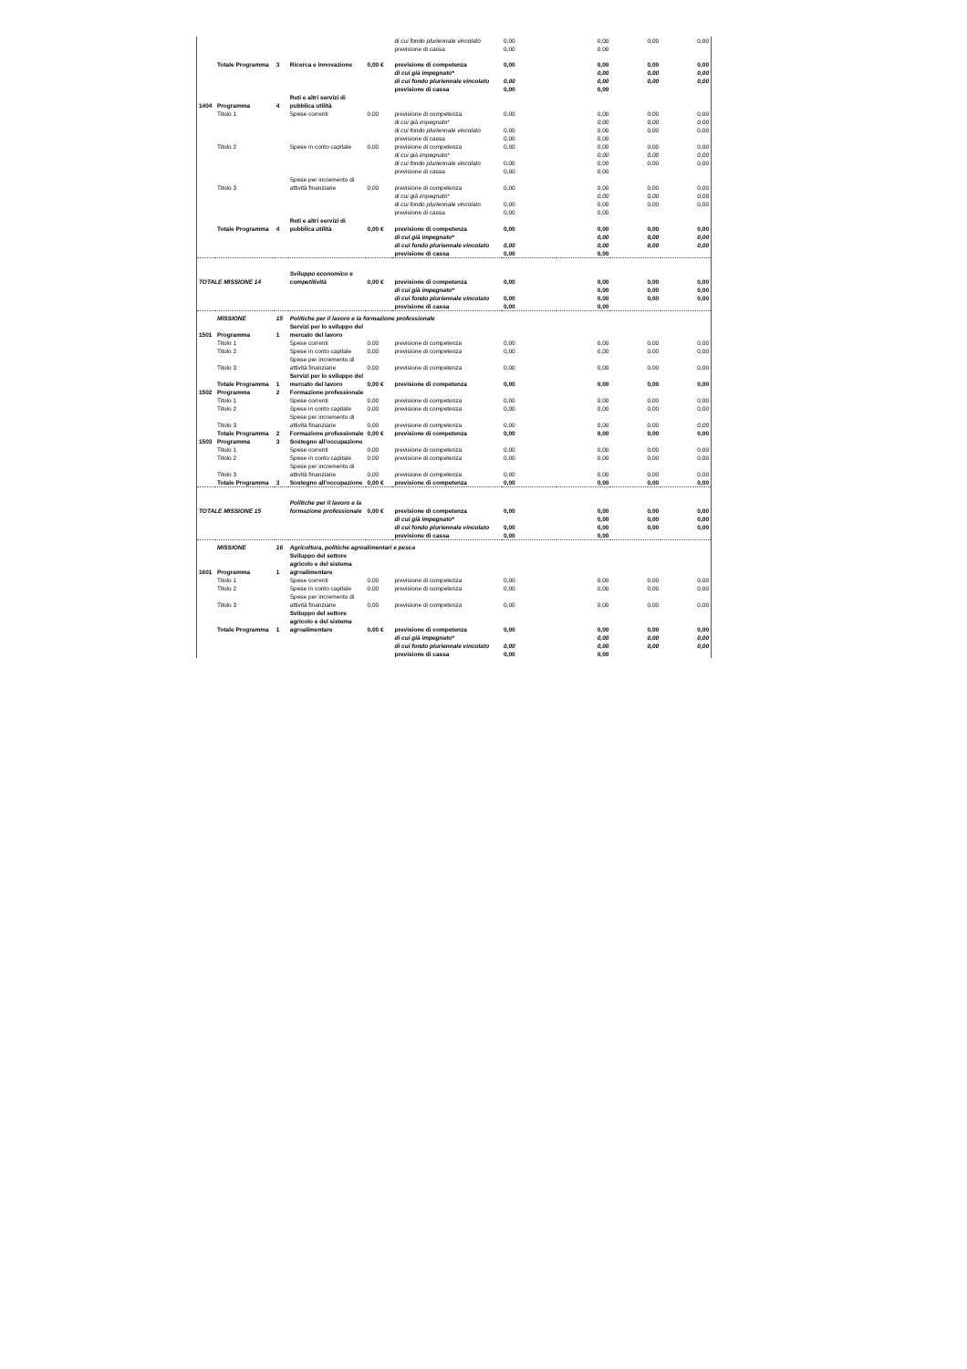| | | | | | di cui fondo pluriennale vincolato | 0,00 | 0,00 | 0,00 | 0,00 |
| | | | | | previsione di cassa | 0,00 | 0,00 | | |
| | Totale Programma | 3 | Ricerca e innovazione | 0,00 € | previsione di competenza | 0,00 | 0,00 | 0,00 | 0,00 |
| | | | | | di cui già impegnato* | | 0,00 | 0,00 | 0,00 |
| | | | | | di cui fondo pluriennale vincolato | 0,00 | 0,00 | 0,00 | 0,00 |
| | | | | | previsione di cassa | 0,00 | 0,00 | | |
| 1404 | Programma | 4 | Reti e altri servizi di pubblica utilità | | | | | | |
| | Titolo 1 | | Spese correnti | 0,00 | previsione di competenza | 0,00 | 0,00 | 0,00 | 0,00 |
| | | | | | di cui già impegnato* | | 0,00 | 0,00 | 0,00 |
| | | | | | di cui fondo pluriennale vincolato | 0,00 | 0,00 | 0,00 | 0,00 |
| | | | | | previsione di cassa | 0,00 | 0,00 | | |
| | Titolo 2 | | Spese in conto capitale | 0,00 | previsione di competenza | 0,00 | 0,00 | 0,00 | 0,00 |
| | | | | | di cui già impegnato* | | 0,00 | 0,00 | 0,00 |
| | | | | | di cui fondo pluriennale vincolato | 0,00 | 0,00 | 0,00 | 0,00 |
| | | | | | previsione di cassa | 0,00 | 0,00 | | |
| | Titolo 3 | | Spese per incremento di attività finanziarie | 0,00 | previsione di competenza | 0,00 | 0,00 | 0,00 | 0,00 |
| | | | | | di cui già impegnato* | | 0,00 | 0,00 | 0,00 |
| | | | | | di cui fondo pluriennale vincolato | 0,00 | 0,00 | 0,00 | 0,00 |
| | | | | | previsione di cassa | 0,00 | 0,00 | | |
| | Totale Programma | 4 | Reti e altri servizi di pubblica utilità | 0,00 € | previsione di competenza | 0,00 | 0,00 | 0,00 | 0,00 |
| | | | | | di cui già impegnato* | | 0,00 | 0,00 | 0,00 |
| | | | | | di cui fondo pluriennale vincolato | 0,00 | 0,00 | 0,00 | 0,00 |
| | | | | | previsione di cassa | 0,00 | 0,00 | | |
| TOTALE MISSIONE 14 | | | Sviluppo economico e competitività | 0,00 € | previsione di competenza | 0,00 | 0,00 | 0,00 | 0,00 |
| | | | | | di cui già impegnato* | | 0,00 | 0,00 | 0,00 |
| | | | | | di cui fondo pluriennale vincolato | 0,00 | 0,00 | 0,00 | 0,00 |
| | | | | | previsione di cassa | 0,00 | 0,00 | | |
| | MISSIONE | 15 | Politiche per il lavoro e la formazione professionale | | | | | | |
| 1501 | Programma | 1 | Servizi per lo sviluppo del mercato del lavoro | | | | | | |
| | Titolo 1 | | Spese correnti | 0,00 | previsione di competenza | 0,00 | 0,00 | 0,00 | 0,00 |
| | Titolo 2 | | Spese in conto capitale | 0,00 | previsione di competenza | 0,00 | 0,00 | 0,00 | 0,00 |
| | Titolo 3 | | Spese per incremento di attività finanziarie | 0,00 | previsione di competenza | 0,00 | 0,00 | 0,00 | 0,00 |
| | Totale Programma | 1 | Servizi per lo sviluppo del mercato del lavoro | 0,00 € | previsione di competenza | 0,00 | 0,00 | 0,00 | 0,00 |
| 1502 | Programma | 2 | Formazione professionale | | | | | | |
| | Titolo 1 | | Spese correnti | 0,00 | previsione di competenza | 0,00 | 0,00 | 0,00 | 0,00 |
| | Titolo 2 | | Spese in conto capitale | 0,00 | previsione di competenza | 0,00 | 0,00 | 0,00 | 0,00 |
| | Titolo 3 | | Spese per incremento di attività finanziarie | 0,00 | previsione di competenza | 0,00 | 0,00 | 0,00 | 0,00 |
| | Totale Programma | 2 | Formazione professionale | 0,00 € | previsione di competenza | 0,00 | 0,00 | 0,00 | 0,00 |
| 1503 | Programma | 3 | Sostegno all'occupazione | | | | | | |
| | Titolo 1 | | Spese correnti | 0,00 | previsione di competenza | 0,00 | 0,00 | 0,00 | 0,00 |
| | Titolo 2 | | Spese in conto capitale | 0,00 | previsione di competenza | 0,00 | 0,00 | 0,00 | 0,00 |
| | Titolo 3 | | Spese per incremento di attività finanziarie | 0,00 | previsione di competenza | 0,00 | 0,00 | 0,00 | 0,00 |
| | Totale Programma | 3 | Sostegno all'occupazione | 0,00 € | previsione di competenza | 0,00 | 0,00 | 0,00 | 0,00 |
| TOTALE MISSIONE 15 | | | Politiche per il lavoro e la formazione professionale | 0,00 € | previsione di competenza | 0,00 | 0,00 | 0,00 | 0,00 |
| | | | | | di cui già impegnato* | | 0,00 | 0,00 | 0,00 |
| | | | | | di cui fondo pluriennale vincolato | 0,00 | 0,00 | 0,00 | 0,00 |
| | | | | | previsione di cassa | 0,00 | 0,00 | | |
| | MISSIONE | 16 | Agricoltura, politiche agroalimentari e pesca | | | | | | |
| 1601 | Programma | 1 | Sviluppo del settore agricolo e del sistema agroalimentare | | | | | | |
| | Titolo 1 | | Spese correnti | 0,00 | previsione di competenza | 0,00 | 0,00 | 0,00 | 0,00 |
| | Titolo 2 | | Spese in conto capitale | 0,00 | previsione di competenza | 0,00 | 0,00 | 0,00 | 0,00 |
| | Titolo 3 | | Spese per incremento di attività finanziarie | 0,00 | previsione di competenza | 0,00 | 0,00 | 0,00 | 0,00 |
| | Totale Programma | 1 | Sviluppo del settore agricolo e del sistema agroalimentare | 0,00 € | previsione di competenza | 0,00 | 0,00 | 0,00 | 0,00 |
| | | | | | di cui già impegnato* | | 0,00 | 0,00 | 0,00 |
| | | | | | di cui fondo pluriennale vincolato | 0,00 | 0,00 | 0,00 | 0,00 |
| | | | | | previsione di cassa | 0,00 | 0,00 | | |